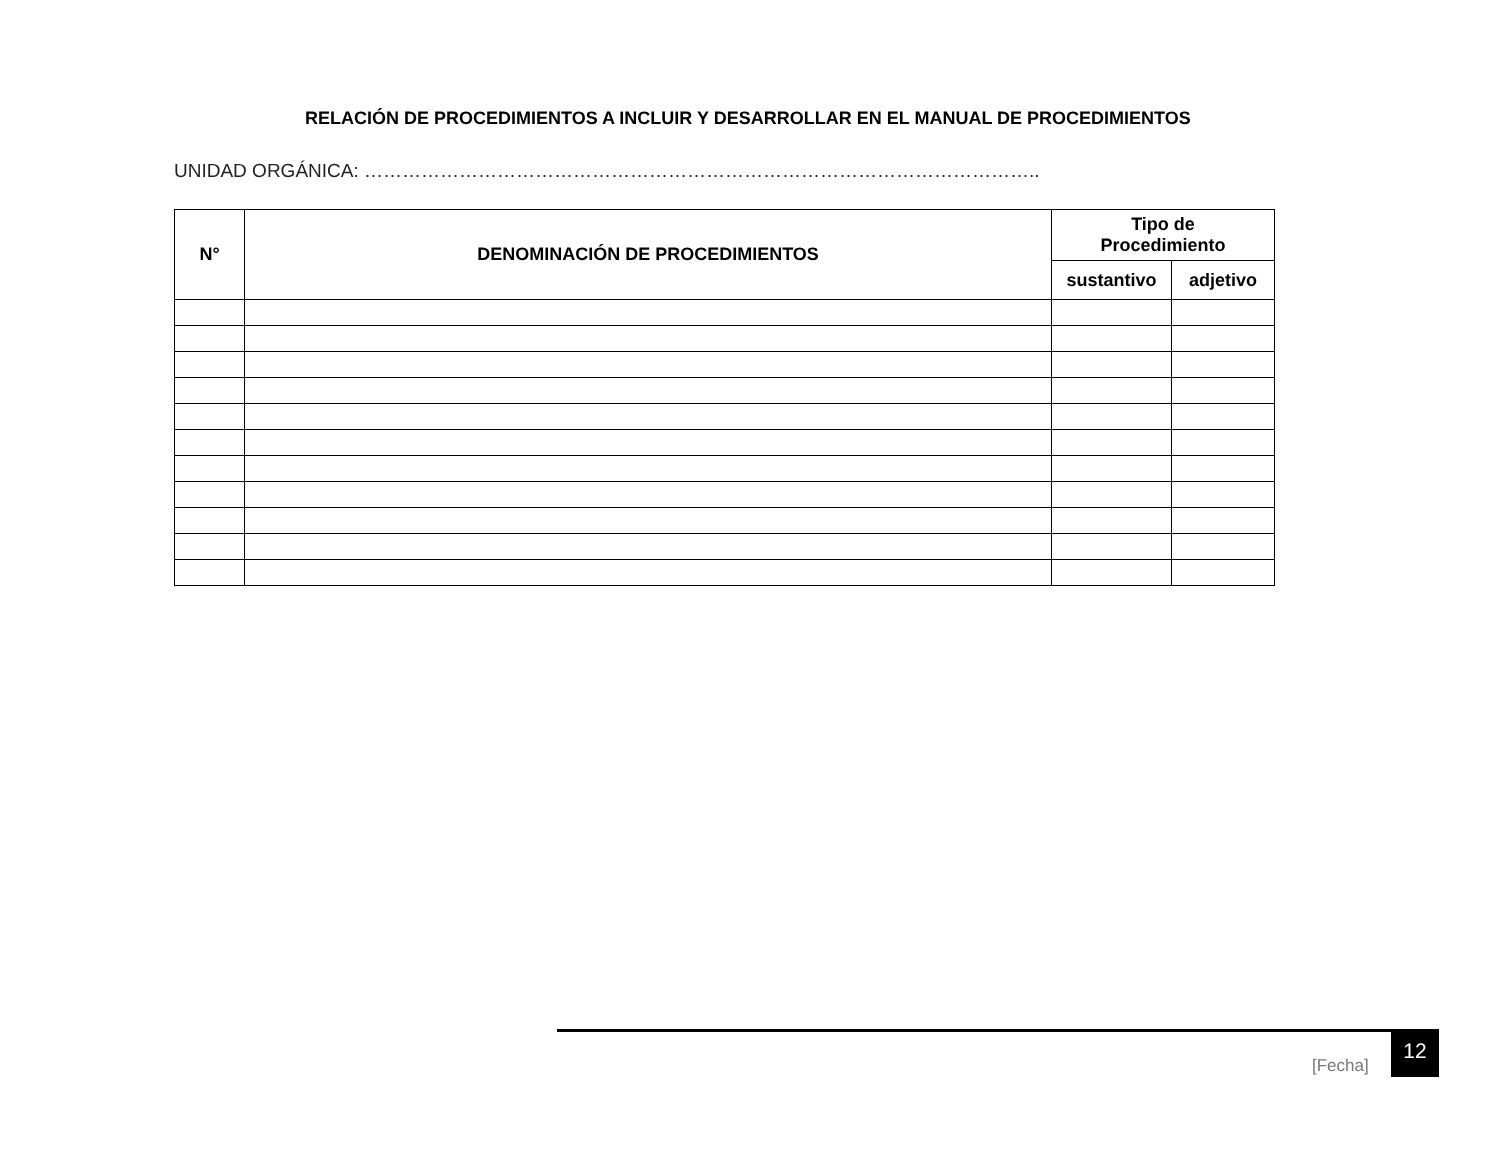RELACIÓN DE PROCEDIMIENTOS A INCLUIR Y DESARROLLAR EN EL MANUAL DE PROCEDIMIENTOS
UNIDAD ORGÁNICA: ……………………………………………………………………………………………..
| N° | DENOMINACIÓN DE PROCEDIMIENTOS | Tipo de Procedimiento | |
| --- | --- | --- | --- |
| | | sustantivo | adjetivo |
[Fecha]
12